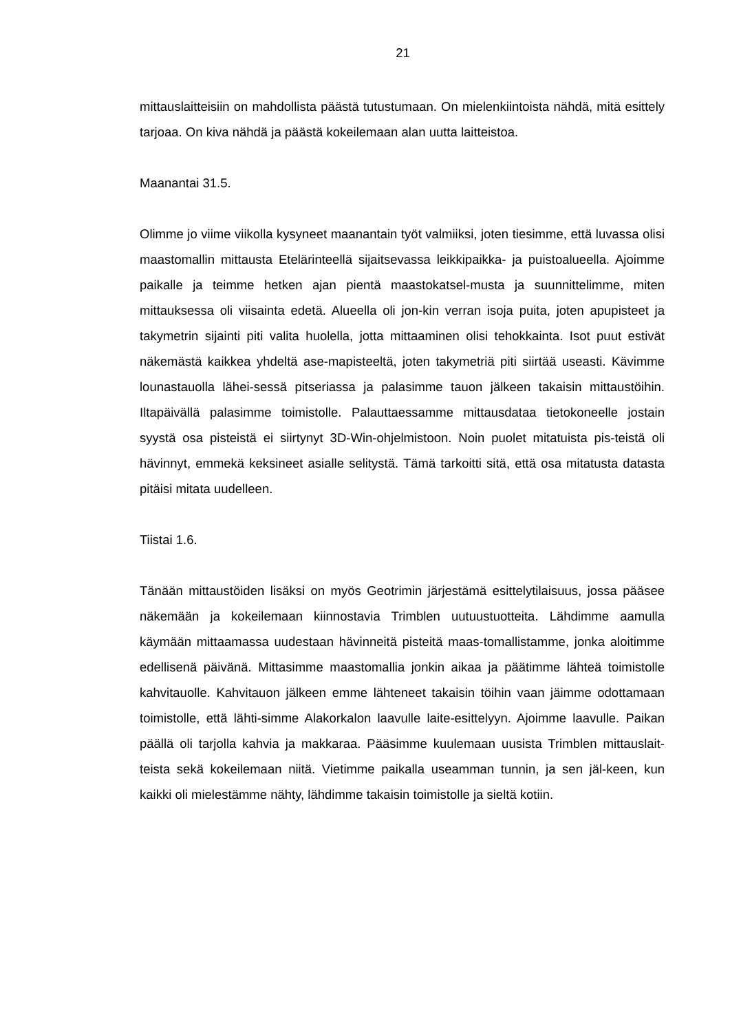21
mittauslaitteisiin on mahdollista päästä tutustumaan. On mielenkiintoista nähdä, mitä esittely tarjoaa. On kiva nähdä ja päästä kokeilemaan alan uutta laitteistoa.
Maanantai 31.5.
Olimme jo viime viikolla kysyneet maanantain työt valmiiksi, joten tiesimme, että luvassa olisi maastomallin mittausta Etelärinteellä sijaitsevassa leikkipaikka- ja puistoalueella. Ajoimme paikalle ja teimme hetken ajan pientä maastokatsel-musta ja suunnittelimme, miten mittauksessa oli viisainta edetä. Alueella oli jon-kin verran isoja puita, joten apupisteet ja takymetrin sijainti piti valita huolella, jotta mittaaminen olisi tehokkainta. Isot puut estivät näkemästä kaikkea yhdeltä ase-mapisteeltä, joten takymetriä piti siirtää useasti. Kävimme lounastauolla lähei-sessä pitseriassa ja palasimme tauon jälkeen takaisin mittaustöihin. Iltapäivällä palasimme toimistolle. Palauttaessamme mittausdataa tietokoneelle jostain syystä osa pisteistä ei siirtynyt 3D-Win-ohjelmistoon. Noin puolet mitatuista pis-teistä oli hävinnyt, emmekä keksineet asialle selitystä. Tämä tarkoitti sitä, että osa mitatusta datasta pitäisi mitata uudelleen.
Tiistai 1.6.
Tänään mittaustöiden lisäksi on myös Geotrimin järjestämä esittelytilaisuus, jossa pääsee näkemään ja kokeilemaan kiinnostavia Trimblen uutuustuotteita. Lähdimme aamulla käymään mittaamassa uudestaan hävinneitä pisteitä maas-tomallistamme, jonka aloitimme edellisenä päivänä. Mittasimme maastomallia jonkin aikaa ja päätimme lähteä toimistolle kahvitauolle. Kahvitauon jälkeen emme lähteneet takaisin töihin vaan jäimme odottamaan toimistolle, että lähti-simme Alakorkalon laavulle laite-esittelyyn. Ajoimme laavulle. Paikan päällä oli tarjolla kahvia ja makkaraa. Pääsimme kuulemaan uusista Trimblen mittauslait-teista sekä kokeilemaan niitä. Vietimme paikalla useamman tunnin, ja sen jäl-keen, kun kaikki oli mielestämme nähty, lähdimme takaisin toimistolle ja sieltä kotiin.